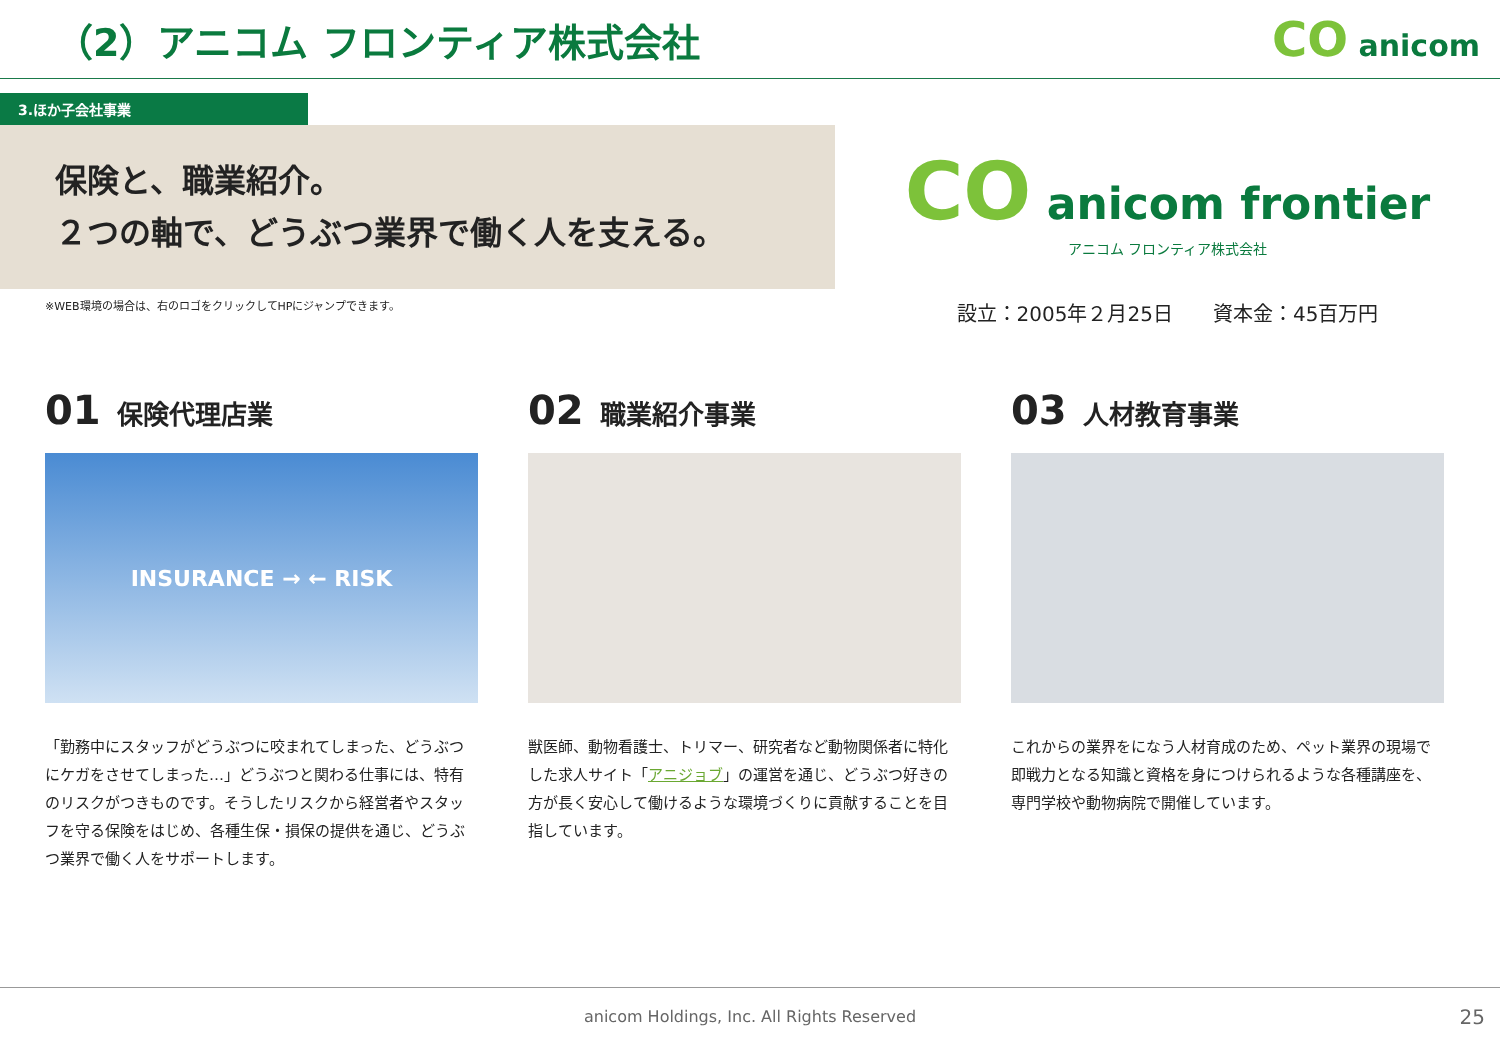（2）アニコム フロンティア株式会社
CO anicom
3.ほか子会社事業
保険と、職業紹介。
２つの軸で、どうぶつ業界で働く人を支える。
※WEB環境の場合は、右のロゴをクリックしてHPにジャンプできます。
CO anicom frontier
アニコム フロンティア株式会社
設立：2005年２月25日　　資本金：45百万円
01 保険代理店業
INSURANCE → ← RISK
「勤務中にスタッフがどうぶつに咬まれてしまった、どうぶつにケガをさせてしまった…」どうぶつと関わる仕事には、特有のリスクがつきものです。そうしたリスクから経営者やスタッフを守る保険をはじめ、各種生保・損保の提供を通じ、どうぶつ業界で働く人をサポートします。
02 職業紹介事業
獣医師、動物看護士、トリマー、研究者など動物関係者に特化した求人サイト「アニジョブ」の運営を通じ、どうぶつ好きの方が長く安心して働けるような環境づくりに貢献することを目指しています。
03 人材教育事業
これからの業界をになう人材育成のため、ペット業界の現場で即戦力となる知識と資格を身につけられるような各種講座を、専門学校や動物病院で開催しています。
anicom Holdings, Inc. All Rights Reserved 25